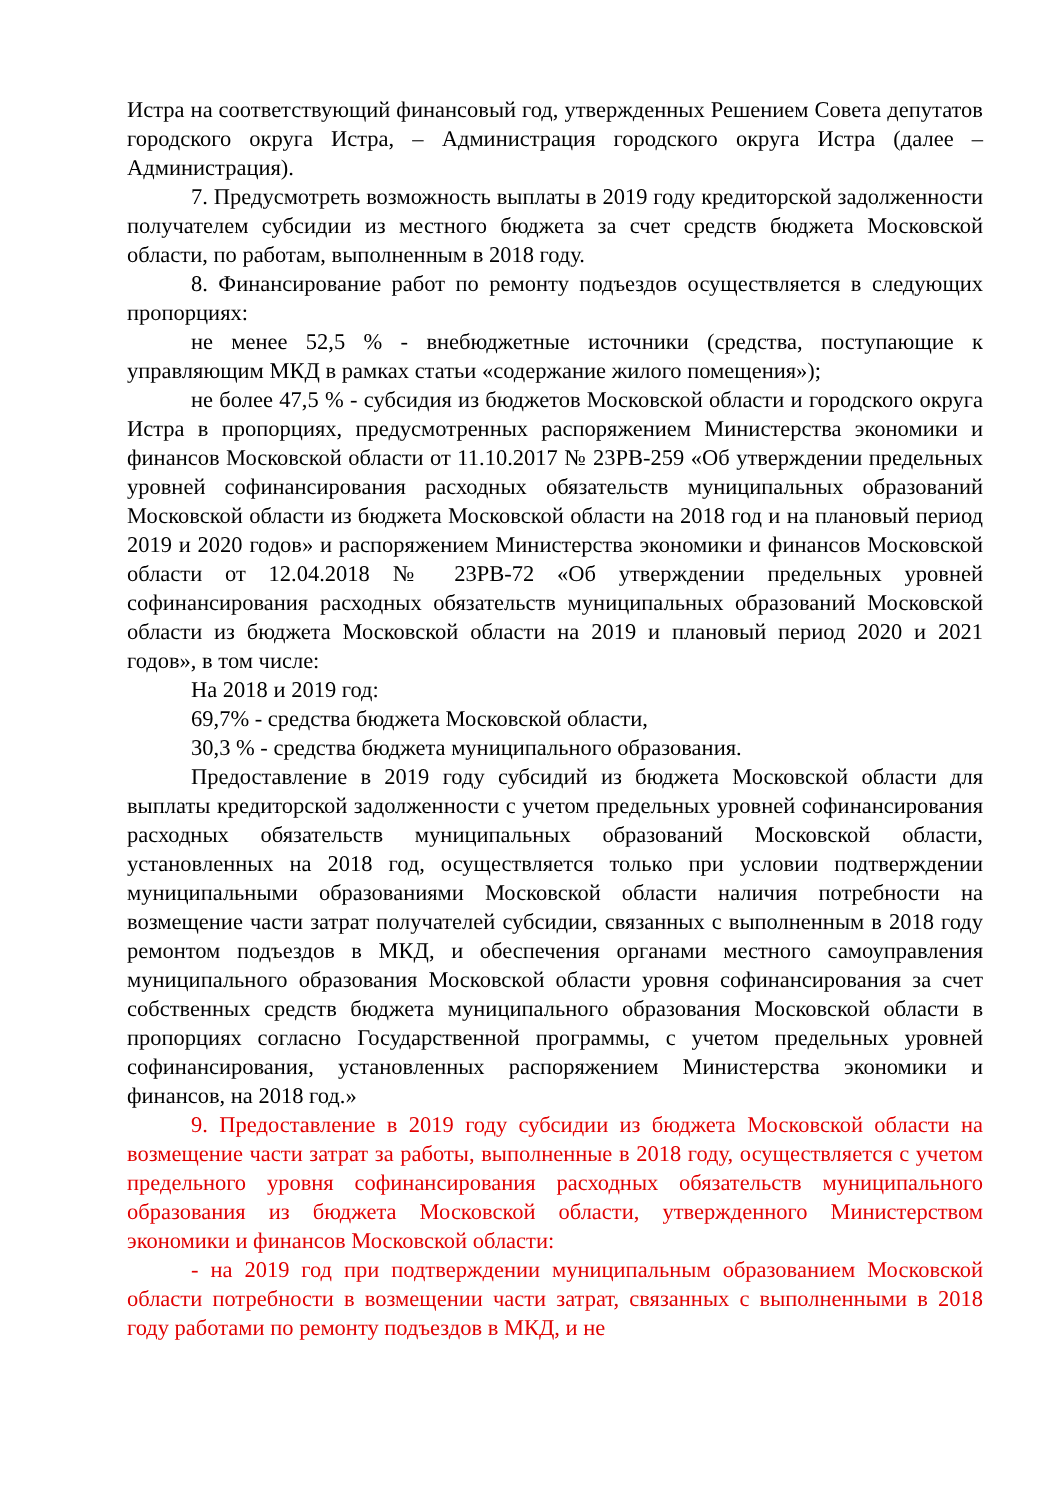Истра на соответствующий финансовый год, утвержденных Решением Совета депутатов городского округа Истра, – Администрация городского округа Истра (далее – Администрация).
7. Предусмотреть возможность выплаты в 2019 году кредиторской задолженности получателем субсидии из местного бюджета за счет средств бюджета Московской области, по работам, выполненным в 2018 году.
8. Финансирование работ по ремонту подъездов осуществляется в следующих пропорциях:
не менее 52,5 % - внебюджетные источники (средства, поступающие к управляющим МКД в рамках статьи «содержание жилого помещения»);
не более 47,5 % - субсидия из бюджетов Московской области и городского округа Истра в пропорциях, предусмотренных распоряжением Министерства экономики и финансов Московской области от 11.10.2017 № 23РВ-259 «Об утверждении предельных уровней софинансирования расходных обязательств муниципальных образований Московской области из бюджета Московской области на 2018 год и на плановый период 2019 и 2020 годов» и распоряжением Министерства экономики и финансов Московской области от 12.04.2018 № 23РВ-72 «Об утверждении предельных уровней софинансирования расходных обязательств муниципальных образований Московской области из бюджета Московской области на 2019 и плановый период 2020 и 2021 годов», в том числе:
На 2018 и 2019 год:
69,7% - средства бюджета Московской области,
30,3 % - средства бюджета муниципального образования.
Предоставление в 2019 году субсидий из бюджета Московской области для выплаты кредиторской задолженности с учетом предельных уровней софинансирования расходных обязательств муниципальных образований Московской области, установленных на 2018 год, осуществляется только при условии подтверждении муниципальными образованиями Московской области наличия потребности на возмещение части затрат получателей субсидии, связанных с выполненным в 2018 году ремонтом подъездов в МКД, и обеспечения органами местного самоуправления муниципального образования Московской области уровня софинансирования за счет собственных средств бюджета муниципального образования Московской области в пропорциях согласно Государственной программы, с учетом предельных уровней софинансирования, установленных распоряжением Министерства экономики и финансов, на 2018 год.»
9. Предоставление в 2019 году субсидии из бюджета Московской области на возмещение части затрат за работы, выполненные в 2018 году, осуществляется с учетом предельного уровня софинансирования расходных обязательств муниципального образования из бюджета Московской области, утвержденного Министерством экономики и финансов Московской области:
- на 2019 год при подтверждении муниципальным образованием Московской области потребности в возмещении части затрат, связанных с выполненными в 2018 году работами по ремонту подъездов в МКД, и не